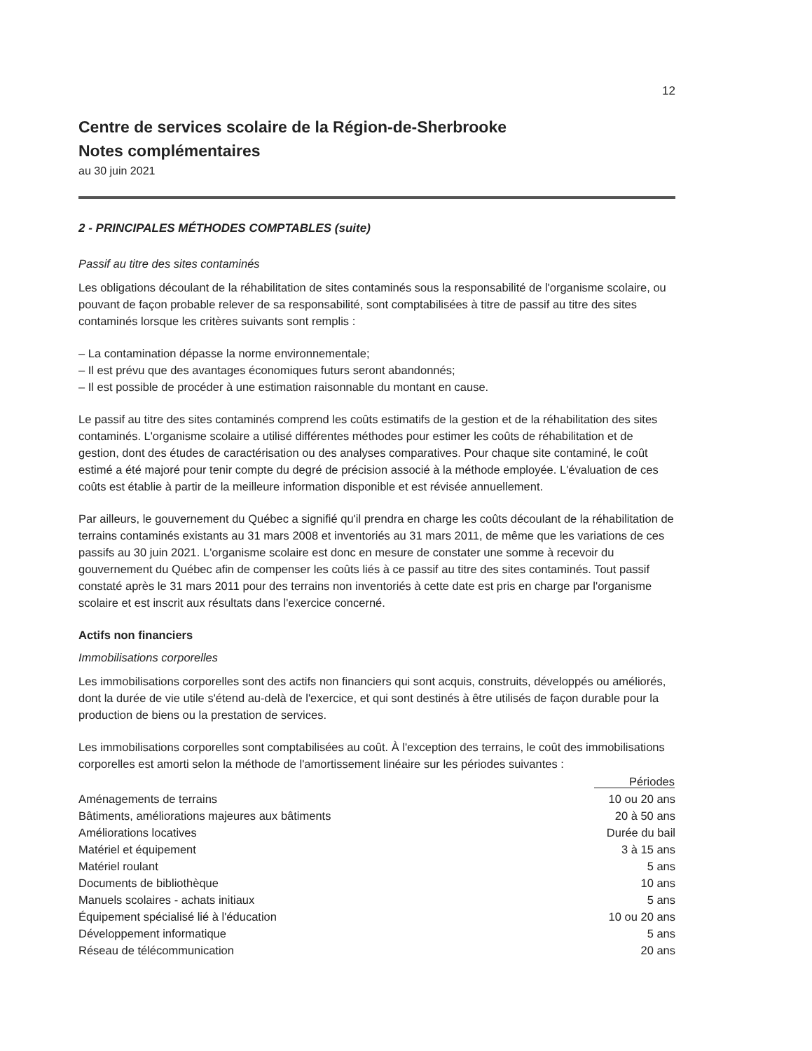12
Centre de services scolaire de la Région-de-Sherbrooke
Notes complémentaires
au 30 juin 2021
2 - PRINCIPALES MÉTHODES COMPTABLES (suite)
Passif au titre des sites contaminés
Les obligations découlant de la réhabilitation de sites contaminés sous la responsabilité de l'organisme scolaire, ou pouvant de façon probable relever de sa responsabilité, sont comptabilisées à titre de passif au titre des sites contaminés lorsque les critères suivants sont remplis :
– La contamination dépasse la norme environnementale;
– Il est prévu que des avantages économiques futurs seront abandonnés;
– Il est possible de procéder à une estimation raisonnable du montant en cause.
Le passif au titre des sites contaminés comprend les coûts estimatifs de la gestion et de la réhabilitation des sites contaminés. L'organisme scolaire a utilisé différentes méthodes pour estimer les coûts de réhabilitation et de gestion, dont des études de caractérisation ou des analyses comparatives. Pour chaque site contaminé, le coût estimé a été majoré pour tenir compte du degré de précision associé à la méthode employée. L'évaluation de ces coûts est établie à partir de la meilleure information disponible et est révisée annuellement.
Par ailleurs, le gouvernement du Québec a signifié qu'il prendra en charge les coûts découlant de la réhabilitation de terrains contaminés existants au 31 mars 2008 et inventoriés au 31 mars 2011, de même que les variations de ces passifs au 30 juin 2021. L'organisme scolaire est donc en mesure de constater une somme à recevoir du gouvernement du Québec afin de compenser les coûts liés à ce passif au titre des sites contaminés. Tout passif constaté après le 31 mars 2011 pour des terrains non inventoriés à cette date est pris en charge par l'organisme scolaire et est inscrit aux résultats dans l'exercice concerné.
Actifs non financiers
Immobilisations corporelles
Les immobilisations corporelles sont des actifs non financiers qui sont acquis, construits, développés ou améliorés, dont la durée de vie utile s'étend au-delà de l'exercice, et qui sont destinés à être utilisés de façon durable pour la production de biens ou la prestation de services.
Les immobilisations corporelles sont comptabilisées au coût. À l'exception des terrains, le coût des immobilisations corporelles est amorti selon la méthode de l'amortissement linéaire sur les périodes suivantes :
| | Périodes |
| --- | --- |
| Aménagements de terrains | 10 ou 20 ans |
| Bâtiments, améliorations majeures aux bâtiments | 20 à 50 ans |
| Améliorations locatives | Durée du bail |
| Matériel et équipement | 3 à 15 ans |
| Matériel roulant | 5 ans |
| Documents de bibliothèque | 10 ans |
| Manuels scolaires - achats initiaux | 5 ans |
| Équipement spécialisé lié à l'éducation | 10 ou 20 ans |
| Développement informatique | 5 ans |
| Réseau de télécommunication | 20 ans |